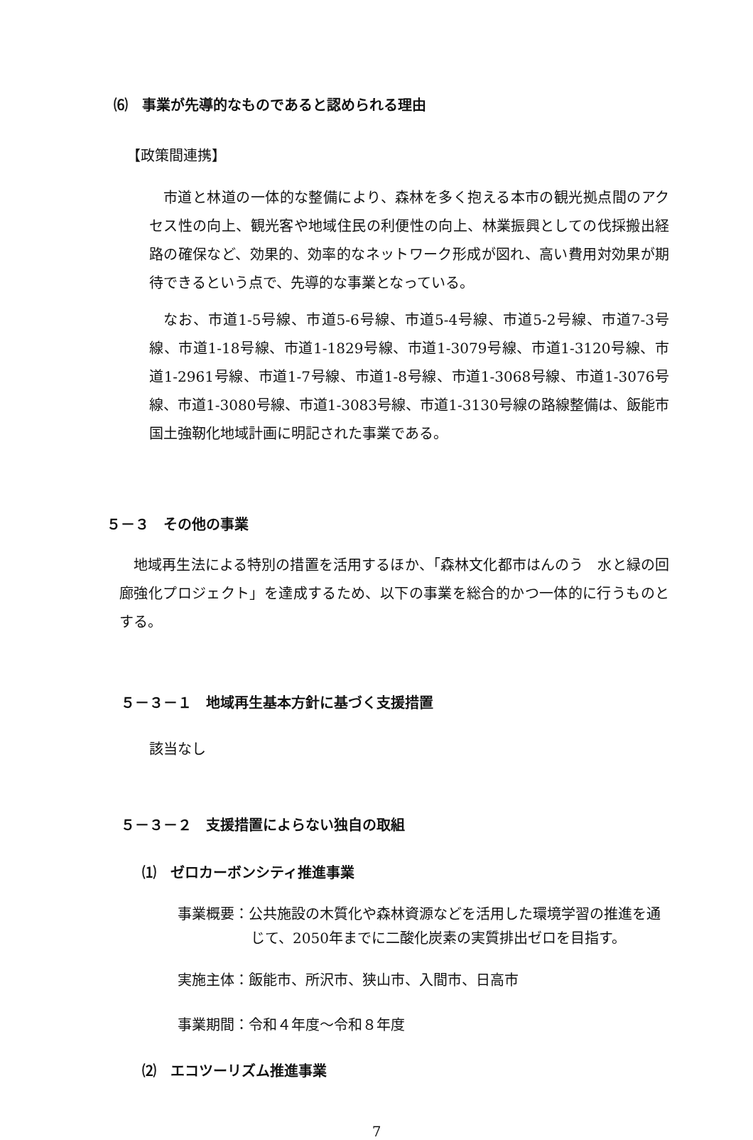⑹　事業が先導的なものであると認められる理由
【政策間連携】
市道と林道の一体的な整備により、森林を多く抱える本市の観光拠点間のアクセス性の向上、観光客や地域住民の利便性の向上、林業振興としての伐採搬出経路の確保など、効果的、効率的なネットワーク形成が図れ、高い費用対効果が期待できるという点で、先導的な事業となっている。
なお、市道1-5号線、市道5-6号線、市道5-4号線、市道5-2号線、市道7-3号線、市道1-18号線、市道1-1829号線、市道1-3079号線、市道1-3120号線、市道1-2961号線、市道1-7号線、市道1-8号線、市道1-3068号線、市道1-3076号線、市道1-3080号線、市道1-3083号線、市道1-3130号線の路線整備は、飯能市国土強靭化地域計画に明記された事業である。
５－３　その他の事業
地域再生法による特別の措置を活用するほか、「森林文化都市はんのう　水と緑の回廊強化プロジェクト」を達成するため、以下の事業を総合的かつ一体的に行うものとする。
５－３－１　地域再生基本方針に基づく支援措置
該当なし
５－３－２　支援措置によらない独自の取組
⑴　ゼロカーボンシティ推進事業
事業概要：公共施設の木質化や森林資源などを活用した環境学習の推進を通じて、2050年までに二酸化炭素の実質排出ゼロを目指す。
実施主体：飯能市、所沢市、狭山市、入間市、日高市
事業期間：令和４年度～令和８年度
⑵　エコツーリズム推進事業
7